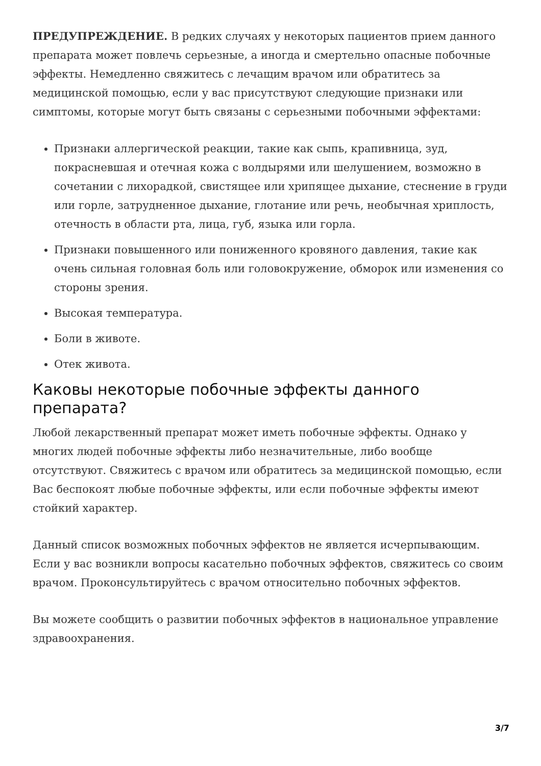ПРЕДУПРЕЖДЕНИЕ. В редких случаях у некоторых пациентов прием данного препарата может повлечь серьезные, а иногда и смертельно опасные побочные эффекты. Немедленно свяжитесь с лечащим врачом или обратитесь за медицинской помощью, если у вас присутствуют следующие признаки или симптомы, которые могут быть связаны с серьезными побочными эффектами:
Признаки аллергической реакции, такие как сыпь, крапивница, зуд, покрасневшая и отечная кожа с волдырями или шелушением, возможно в сочетании с лихорадкой, свистящее или хрипящее дыхание, стеснение в груди или горле, затрудненное дыхание, глотание или речь, необычная хриплость, отечность в области рта, лица, губ, языка или горла.
Признаки повышенного или пониженного кровяного давления, такие как очень сильная головная боль или головокружение, обморок или изменения со стороны зрения.
Высокая температура.
Боли в животе.
Отек живота.
Каковы некоторые побочные эффекты данного препарата?
Любой лекарственный препарат может иметь побочные эффекты. Однако у многих людей побочные эффекты либо незначительные, либо вообще отсутствуют. Свяжитесь с врачом или обратитесь за медицинской помощью, если Вас беспокоят любые побочные эффекты, или если побочные эффекты имеют стойкий характер.
Данный список возможных побочных эффектов не является исчерпывающим. Если у вас возникли вопросы касательно побочных эффектов, свяжитесь со своим врачом. Проконсультируйтесь с врачом относительно побочных эффектов.
Вы можете сообщить о развитии побочных эффектов в национальное управление здравоохранения.
3/7